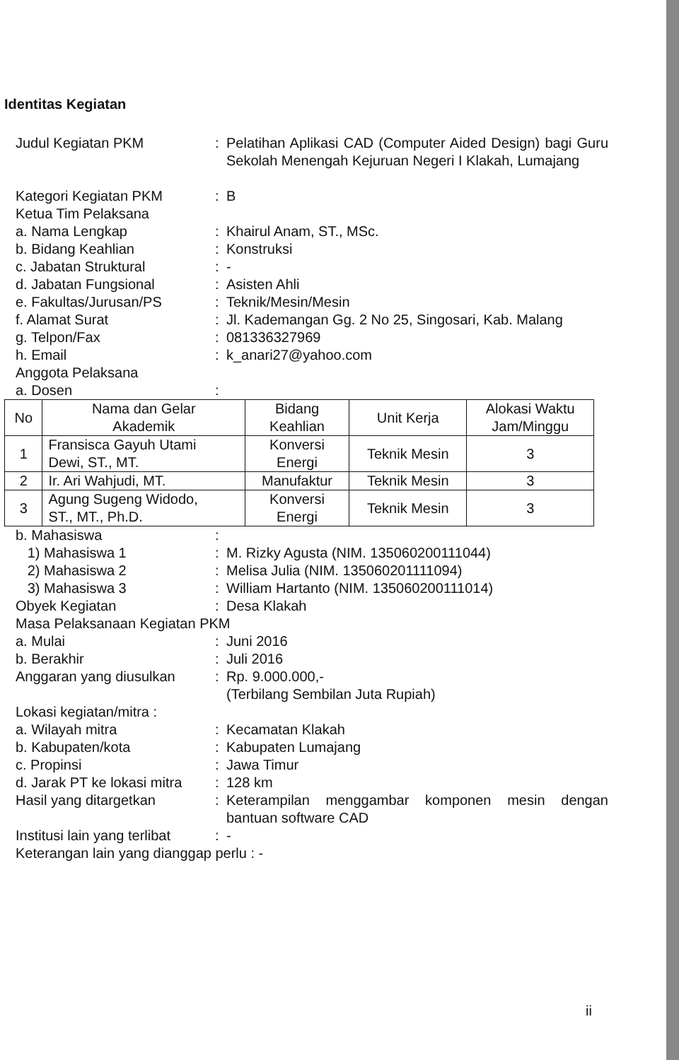Identitas Kegiatan
Judul Kegiatan PKM : Pelatihan Aplikasi CAD (Computer Aided Design) bagi Guru Sekolah Menengah Kejuruan Negeri I Klakah, Lumajang
Kategori Kegiatan PKM : B
Ketua Tim Pelaksana
a. Nama Lengkap : Khairul Anam, ST., MSc.
b. Bidang Keahlian : Konstruksi
c. Jabatan Struktural : -
d. Jabatan Fungsional : Asisten Ahli
e. Fakultas/Jurusan/PS : Teknik/Mesin/Mesin
f. Alamat Surat : Jl. Kademangan Gg. 2 No 25, Singosari, Kab. Malang
g. Telpon/Fax : 081336327969
h. Email : k_anari27@yahoo.com
Anggota Pelaksana
a. Dosen :
| No | Nama dan Gelar Akademik | Bidang Keahlian | Unit Kerja | Alokasi Waktu Jam/Minggu |
| --- | --- | --- | --- | --- |
| 1 | Fransisca Gayuh Utami Dewi, ST., MT. | Konversi Energi | Teknik Mesin | 3 |
| 2 | Ir. Ari Wahjudi, MT. | Manufaktur | Teknik Mesin | 3 |
| 3 | Agung Sugeng Widodo, ST., MT., Ph.D. | Konversi Energi | Teknik Mesin | 3 |
b. Mahasiswa :
1) Mahasiswa 1 : M. Rizky Agusta (NIM. 135060200111044)
2) Mahasiswa 2 : Melisa Julia (NIM. 135060201111094)
3) Mahasiswa 3 : William Hartanto (NIM. 135060200111014)
Obyek Kegiatan : Desa Klakah
Masa Pelaksanaan Kegiatan PKM
a. Mulai : Juni 2016
b. Berakhir : Juli 2016
Anggaran yang diusulkan : Rp. 9.000.000,-
(Terbilang Sembilan Juta Rupiah)
Lokasi kegiatan/mitra :
a. Wilayah mitra : Kecamatan Klakah
b. Kabupaten/kota : Kabupaten Lumajang
c. Propinsi : Jawa Timur
d. Jarak PT ke lokasi mitra
: 128 km
Hasil yang ditargetkan : Keterampilan menggambar komponen mesin dengan bantuan software CAD
Institusi lain yang terlibat
: -
Keterangan lain yang dianggap perlu : -
ii